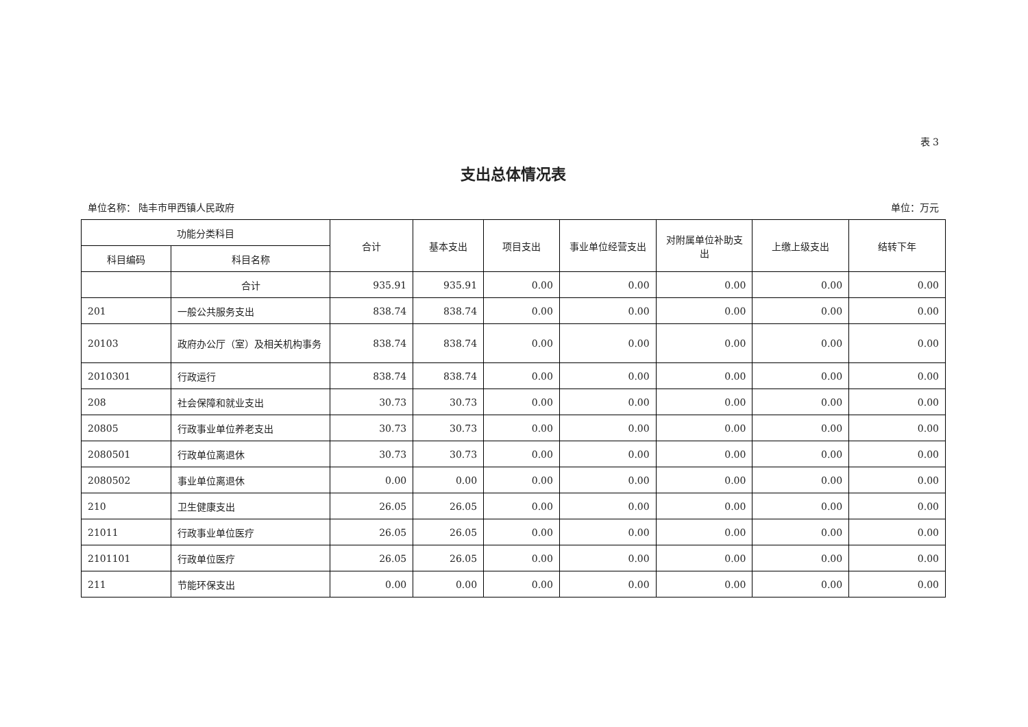表 3
支出总体情况表
单位名称： 陆丰市甲西镇人民政府 单位：万元
| 功能分类科目 | | 合计 | 基本支出 | 项目支出 | 事业单位经营支出 | 对附属单位补助支出 | 上缴上级支出 | 结转下年 |
| --- | --- | --- | --- | --- | --- | --- | --- | --- |
| 科目编码 | 科目名称 | | | | | | | |
| | 合计 | 935.91 | 935.91 | 0.00 | 0.00 | 0.00 | 0.00 | 0.00 |
| 201 | 一般公共服务支出 | 838.74 | 838.74 | 0.00 | 0.00 | 0.00 | 0.00 | 0.00 |
| 20103 | 政府办公厅（室）及相关机构事务 | 838.74 | 838.74 | 0.00 | 0.00 | 0.00 | 0.00 | 0.00 |
| 2010301 | 行政运行 | 838.74 | 838.74 | 0.00 | 0.00 | 0.00 | 0.00 | 0.00 |
| 208 | 社会保障和就业支出 | 30.73 | 30.73 | 0.00 | 0.00 | 0.00 | 0.00 | 0.00 |
| 20805 | 行政事业单位养老支出 | 30.73 | 30.73 | 0.00 | 0.00 | 0.00 | 0.00 | 0.00 |
| 2080501 | 行政单位离退休 | 30.73 | 30.73 | 0.00 | 0.00 | 0.00 | 0.00 | 0.00 |
| 2080502 | 事业单位离退休 | 0.00 | 0.00 | 0.00 | 0.00 | 0.00 | 0.00 | 0.00 |
| 210 | 卫生健康支出 | 26.05 | 26.05 | 0.00 | 0.00 | 0.00 | 0.00 | 0.00 |
| 21011 | 行政事业单位医疗 | 26.05 | 26.05 | 0.00 | 0.00 | 0.00 | 0.00 | 0.00 |
| 2101101 | 行政单位医疗 | 26.05 | 26.05 | 0.00 | 0.00 | 0.00 | 0.00 | 0.00 |
| 211 | 节能环保支出 | 0.00 | 0.00 | 0.00 | 0.00 | 0.00 | 0.00 | 0.00 |